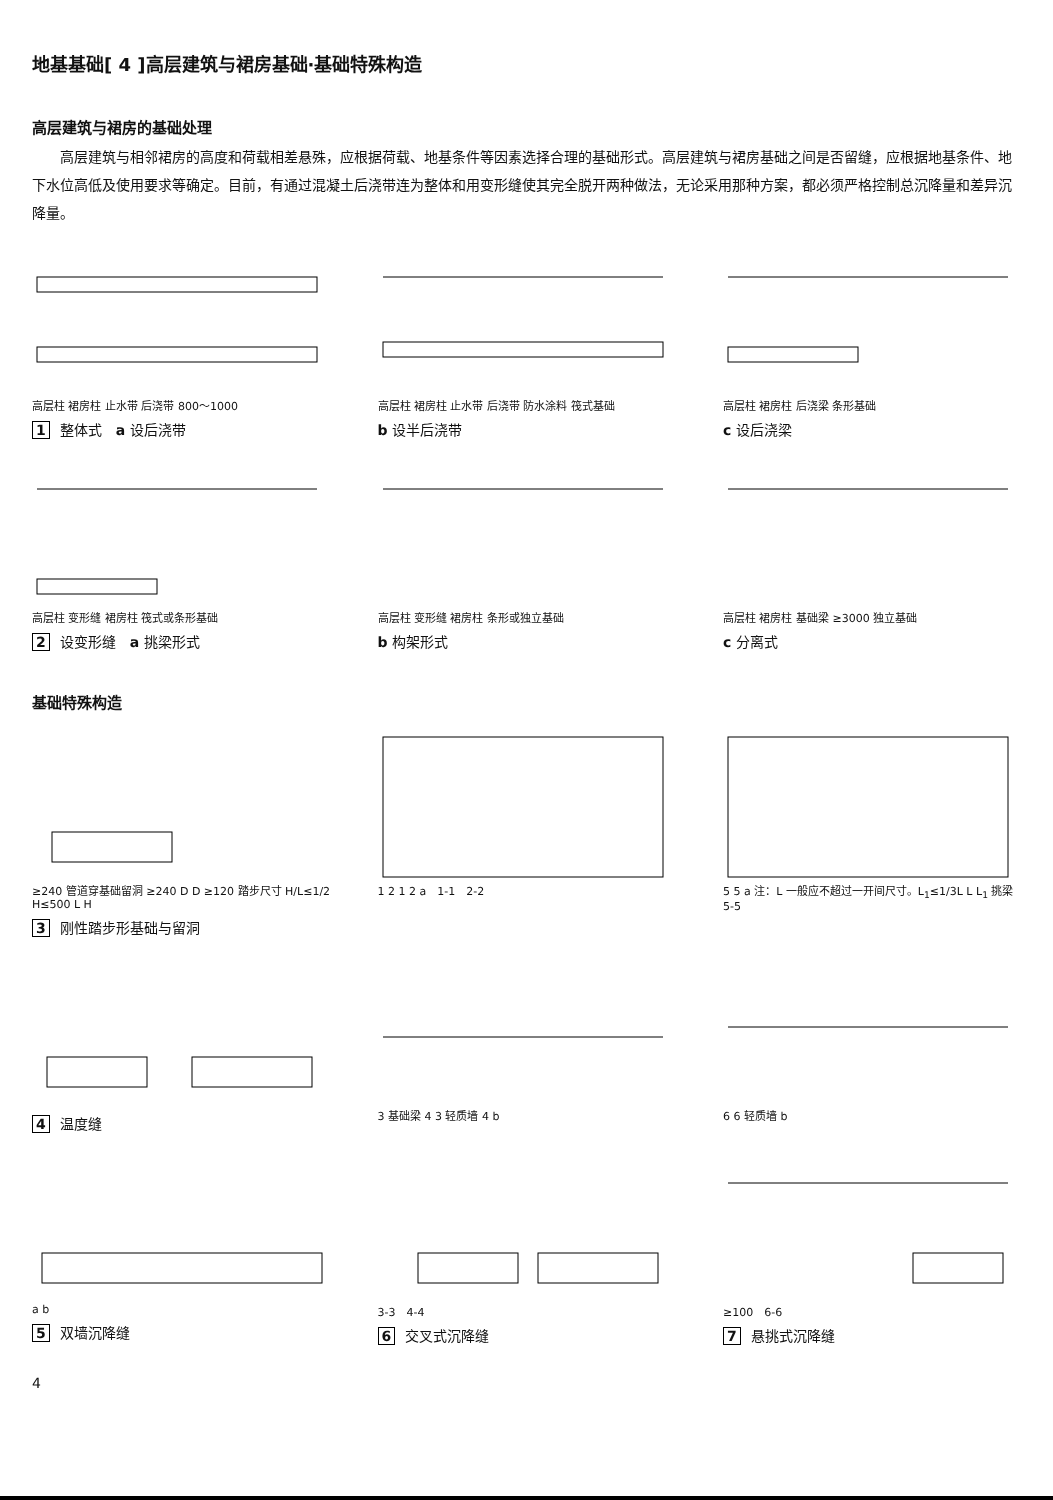地基基础[ 4 ]高层建筑与裙房基础·基础特殊构造
高层建筑与裙房的基础处理
高层建筑与相邻裙房的高度和荷载相差悬殊，应根据荷载、地基条件等因素选择合理的基础形式。高层建筑与裙房基础之间是否留缝，应根据地基条件、地下水位高低及使用要求等确定。目前，有通过混凝土后浇带连为整体和用变形缝使其完全脱开两种做法，无论采用那种方案，都必须严格控制总沉降量和差异沉降量。
高层柱 裙房柱 止水带 后浇带 800～1000
1 整体式　a 设后浇带
高层柱 裙房柱 止水带 后浇带 防水涂料 筏式基础
b 设半后浇带
高层柱 裙房柱 后浇梁 条形基础
c 设后浇梁
高层柱 变形缝 裙房柱 筏式或条形基础
2 设变形缝　a 挑梁形式
高层柱 变形缝 裙房柱 条形或独立基础
b 构架形式
高层柱 裙房柱 基础梁 ≥3000 独立基础
c 分离式
基础特殊构造
≥240 管道穿基础留洞 ≥240 D D ≥120 踏步尺寸 H/L≤1/2 H≤500 L H
3 刚性踏步形基础与留洞
1 2 1 2 a　1-1　2-2 5 5 a 注：L 一般应不超过一开间尺寸。L<sub>1</sub>≤1/3L L L<sub>1</sub> 挑梁 5-5
4 温度缝
3 基础梁 4 3 轻质墙 4 b 6 6 轻质墙 b
a b
5 双墙沉降缝
3-3　4-4
6 交叉式沉降缝
≥100　6-6
7 悬挑式沉降缝
4